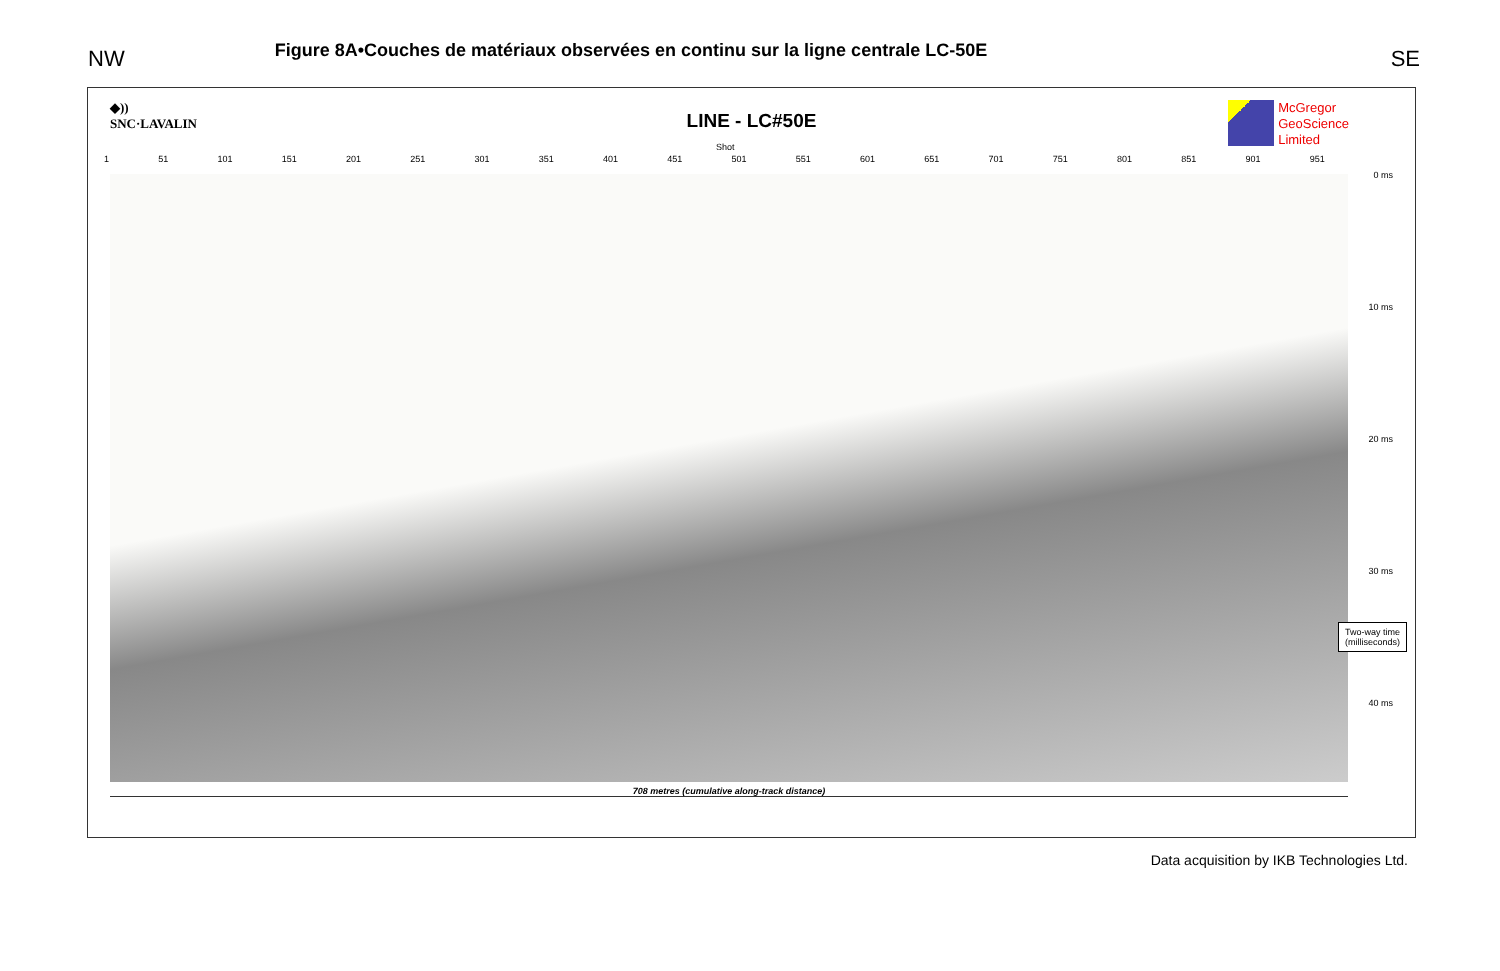NW Figure 8A•Couches de matériaux observées en continu sur la ligne centrale LC-50E SE
◆))
SNC·LAVALIN
LINE - LC#50E
McGregor
GeoScience
Limited
Shot
1 51 101 151 201 251 301 351 401 451 501 551 601 651 701 751 801 851 901 951
0 ms
10 ms
20 ms
30 ms
Two-way time
(milliseconds)
40 ms
708 metres (cumulative along-track distance)
Data acquisition by IKB Technologies Ltd.